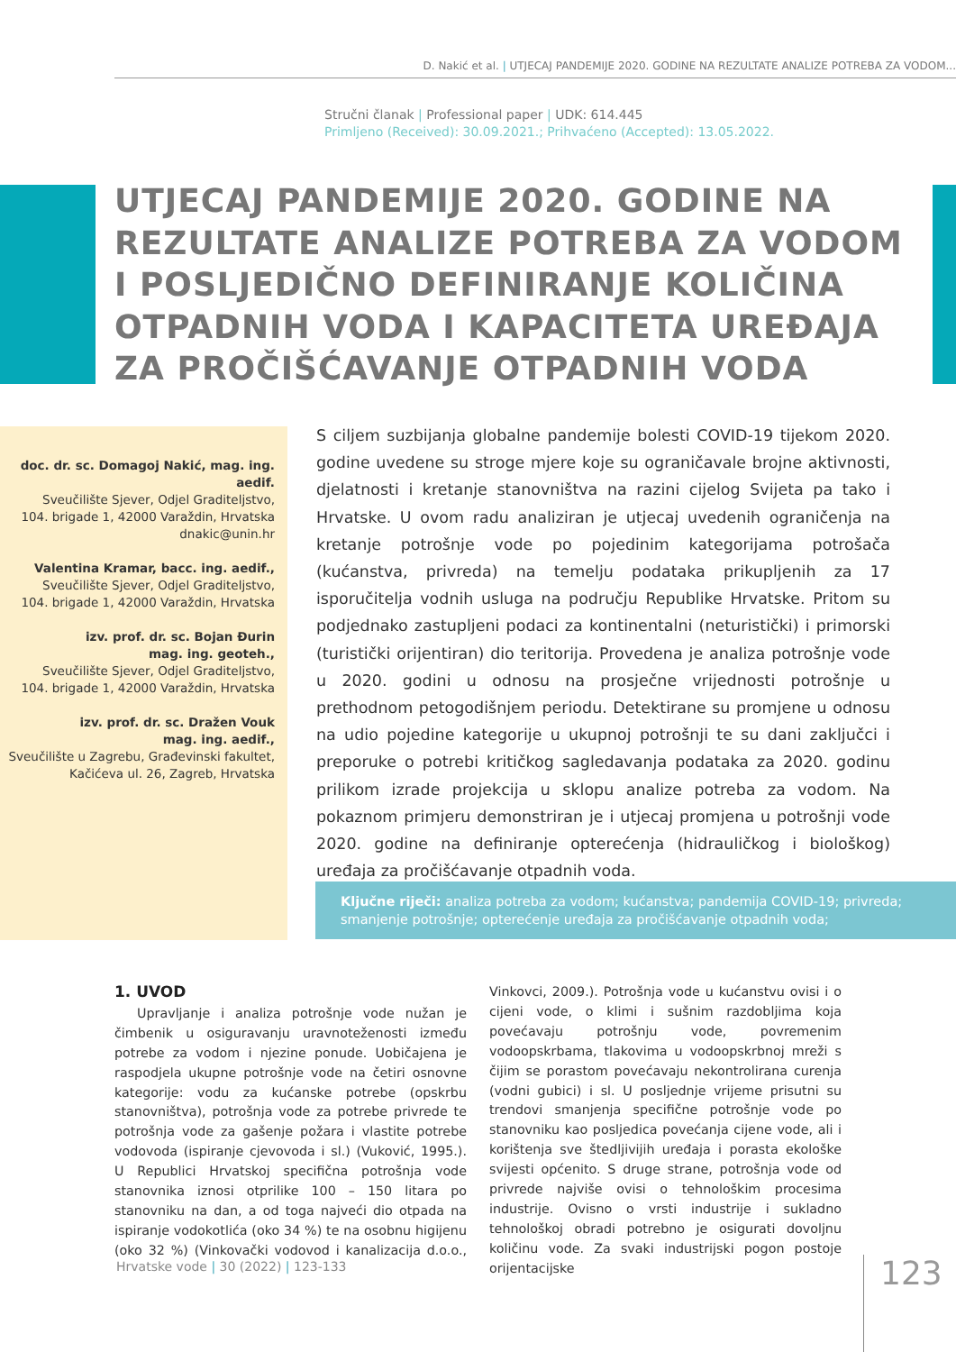D. Nakić et al. | UTJECAJ PANDEMIJE 2020. GODINE NA REZULTATE ANALIZE POTREBA ZA VODOM...
Stručni članak | Professional paper | UDK: 614.445
Primljeno (Received): 30.09.2021.; Prihvaćeno (Accepted): 13.05.2022.
UTJECAJ PANDEMIJE 2020. GODINE NA REZULTATE ANALIZE POTREBA ZA VODOM I POSLJEDIČNO DEFINIRANJE KOLIČINA OTPADNIH VODA I KAPACITETA UREĐAJA ZA PROČIŠĆAVANJE OTPADNIH VODA
doc. dr. sc. Domagoj Nakić, mag. ing. aedif.
Sveučilište Sjever, Odjel Graditeljstvo,
104. brigade 1, 42000 Varaždin, Hrvatska
dnakic@unin.hr
Valentina Kramar, bacc. ing. aedif.,
Sveučilište Sjever, Odjel Graditeljstvo,
104. brigade 1, 42000 Varaždin, Hrvatska
izv. prof. dr. sc. Bojan Đurin
mag. ing. geoteh.,
Sveučilište Sjever, Odjel Graditeljstvo,
104. brigade 1, 42000 Varaždin, Hrvatska
izv. prof. dr. sc. Dražen Vouk
mag. ing. aedif.,
Sveučilište u Zagrebu, Građevinski fakultet,
Kačićeva ul. 26, Zagreb, Hrvatska
S ciljem suzbijanja globalne pandemije bolesti COVID-19 tijekom 2020. godine uvedene su stroge mjere koje su ograničavale brojne aktivnosti, djelatnosti i kretanje stanovništva na razini cijelog Svijeta pa tako i Hrvatske. U ovom radu analiziran je utjecaj uvedenih ograničenja na kretanje potrošnje vode po pojedinim kategorijama potrošača (kućanstva, privreda) na temelju podataka prikupljenih za 17 isporučitelja vodnih usluga na području Republike Hrvatske. Pritom su podjednako zastupljeni podaci za kontinentalni (neturistički) i primorski (turistički orijentiran) dio teritorija. Provedena je analiza potrošnje vode u 2020. godini u odnosu na prosječne vrijednosti potrošnje u prethodnom petogodišnjem periodu. Detektirane su promjene u odnosu na udio pojedine kategorije u ukupnoj potrošnji te su dani zaključci i preporuke o potrebi kritičkog sagledavanja podataka za 2020. godinu prilikom izrade projekcija u sklopu analize potreba za vodom. Na pokaznom primjeru demonstriran je i utjecaj promjena u potrošnji vode 2020. godine na definiranje opterećenja (hidrauličkog i biološkog) uređaja za pročišćavanje otpadnih voda.
Ključne riječi: analiza potreba za vodom; kućanstva; pandemija COVID-19; privreda; smanjenje potrošnje; opterećenje uređaja za pročišćavanje otpadnih voda;
1. UVOD
Upravljanje i analiza potrošnje vode nužan je čimbenik u osiguravanju uravnoteženosti između potrebe za vodom i njezine ponude. Uobičajena je raspodjela ukupne potrošnje vode na četiri osnovne kategorije: vodu za kućanske potrebe (opskrbu stanovništva), potrošnja vode za potrebe privrede te potrošnja vode za gašenje požara i vlastite potrebe vodovoda (ispiranje cjevovoda i sl.) (Vuković, 1995.). U Republici Hrvatskoj specifična potrošnja vode stanovnika iznosi otprilike 100 – 150 litara po stanovniku na dan, a od toga najveći dio otpada na ispiranje vodokotlića (oko 34 %) te na osobnu higijenu (oko 32 %) (Vinkovački vodovod i kanalizacija d.o.o., Vinkovci, 2009.). Potrošnja vode u kućanstvu ovisi i o cijeni vode, o klimi i sušnim razdobljima koja povećavaju potrošnju vode, povremenim vodoopskrbama, tlakovima u vodoopskrbnoj mreži s čijim se porastom povećavaju nekontrolirana curenja (vodni gubici) i sl. U posljednje vrijeme prisutni su trendovi smanjenja specifične potrošnje vode po stanovniku kao posljedica povećanja cijene vode, ali i korištenja sve štedljivijih uređaja i porasta ekološke svijesti općenito. S druge strane, potrošnja vode od privrede najviše ovisi o tehnološkim procesima industrije. Ovisno o vrsti industrije i sukladno tehnološkoj obradi potrebno je osigurati dovoljnu količinu vode. Za svaki industrijski pogon postoje orijentacijske
Hrvatske vode | 30 (2022) | 123-133
123